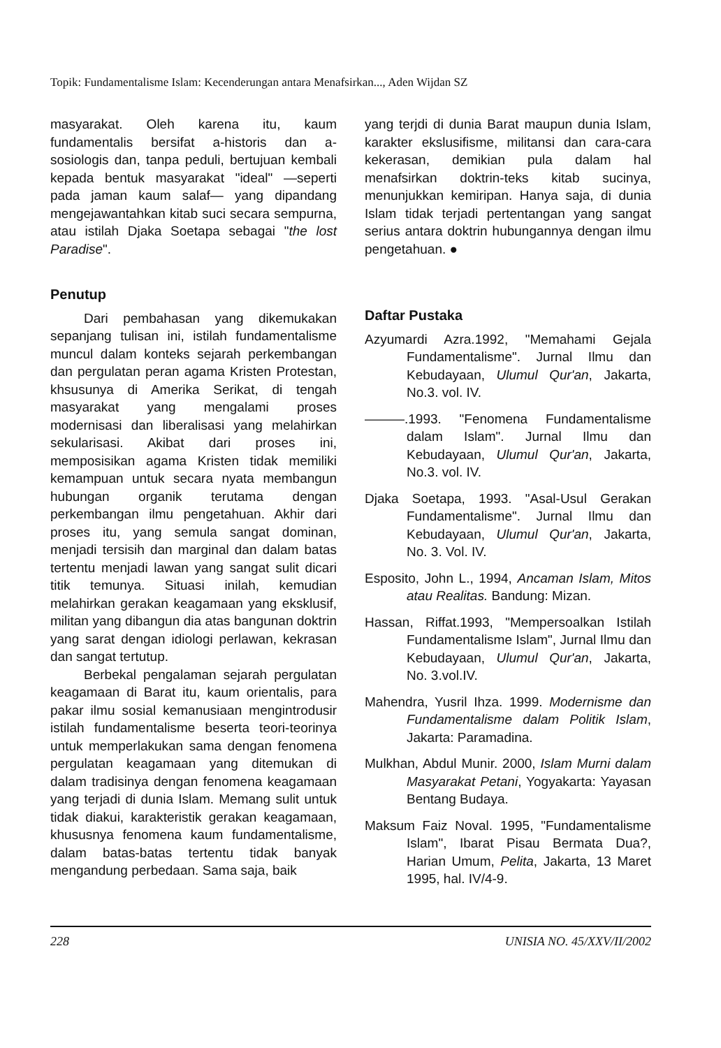Topik: Fundamentalisme Islam: Kecenderungan antara Menafsirkan..., Aden Wijdan SZ
masyarakat. Oleh karena itu, kaum fundamentalis bersifat a-historis dan a-sosiologis dan, tanpa peduli, bertujuan kembali kepada bentuk masyarakat "ideal" —seperti pada jaman kaum salaf— yang dipandang mengejawantahkan kitab suci secara sempurna, atau istilah Djaka Soetapa sebagai "the lost Paradise".
Penutup
Dari pembahasan yang dikemukakan sepanjang tulisan ini, istilah fundamentalisme muncul dalam konteks sejarah perkembangan dan pergulatan peran agama Kristen Protestan, khsusunya di Amerika Serikat, di tengah masyarakat yang mengalami proses modernisasi dan liberalisasi yang melahirkan sekularisasi. Akibat dari proses ini, memposisikan agama Kristen tidak memiliki kemampuan untuk secara nyata membangun hubungan organik terutama dengan perkembangan ilmu pengetahuan. Akhir dari proses itu, yang semula sangat dominan, menjadi tersisih dan marginal dan dalam batas tertentu menjadi lawan yang sangat sulit dicari titik temunya. Situasi inilah, kemudian melahirkan gerakan keagamaan yang eksklusif, militan yang dibangun dia atas bangunan doktrin yang sarat dengan idiologi perlawan, kekrasan dan sangat tertutup.
Berbekal pengalaman sejarah pergulatan keagamaan di Barat itu, kaum orientalis, para pakar ilmu sosial kemanusiaan mengintrodusir istilah fundamentalisme beserta teori-teorinya untuk memperlakukan sama dengan fenomena pergulatan keagamaan yang ditemukan di dalam tradisinya dengan fenomena keagamaan yang terjadi di dunia Islam. Memang sulit untuk tidak diakui, karakteristik gerakan keagamaan, khususnya fenomena kaum fundamentalisme, dalam batas-batas tertentu tidak banyak mengandung perbedaan. Sama saja, baik
yang terjdi di dunia Barat maupun dunia Islam, karakter ekslusifisme, militansi dan cara-cara kekerasan, demikian pula dalam hal menafsirkan doktrin-teks kitab sucinya, menunjukkan kemiripan. Hanya saja, di dunia Islam tidak terjadi pertentangan yang sangat serius antara doktrin hubungannya dengan ilmu pengetahuan. ●
Daftar Pustaka
Azyumardi Azra.1992, "Memahami Gejala Fundamentalisme". Jurnal Ilmu dan Kebudayaan, Ulumul Qur'an, Jakarta, No.3. vol. IV.
———.1993. "Fenomena Fundamentalisme dalam Islam". Jurnal Ilmu dan Kebudayaan, Ulumul Qur'an, Jakarta, No.3. vol. IV.
Djaka Soetapa, 1993. "Asal-Usul Gerakan Fundamentalisme". Jurnal Ilmu dan Kebudayaan, Ulumul Qur'an, Jakarta, No. 3. Vol. IV.
Esposito, John L., 1994, Ancaman Islam, Mitos atau Realitas. Bandung: Mizan.
Hassan, Riffat.1993, "Mempersoalkan Istilah Fundamentalisme Islam", Jurnal Ilmu dan Kebudayaan, Ulumul Qur'an, Jakarta, No. 3.vol.IV.
Mahendra, Yusril Ihza. 1999. Modernisme dan Fundamentalisme dalam Politik Islam, Jakarta: Paramadina.
Mulkhan, Abdul Munir. 2000, Islam Murni dalam Masyarakat Petani, Yogyakarta: Yayasan Bentang Budaya.
Maksum Faiz Noval. 1995, "Fundamentalisme Islam", Ibarat Pisau Bermata Dua?, Harian Umum, Pelita, Jakarta, 13 Maret 1995, hal. IV/4-9.
228 UNISIA NO. 45/XXV/II/2002